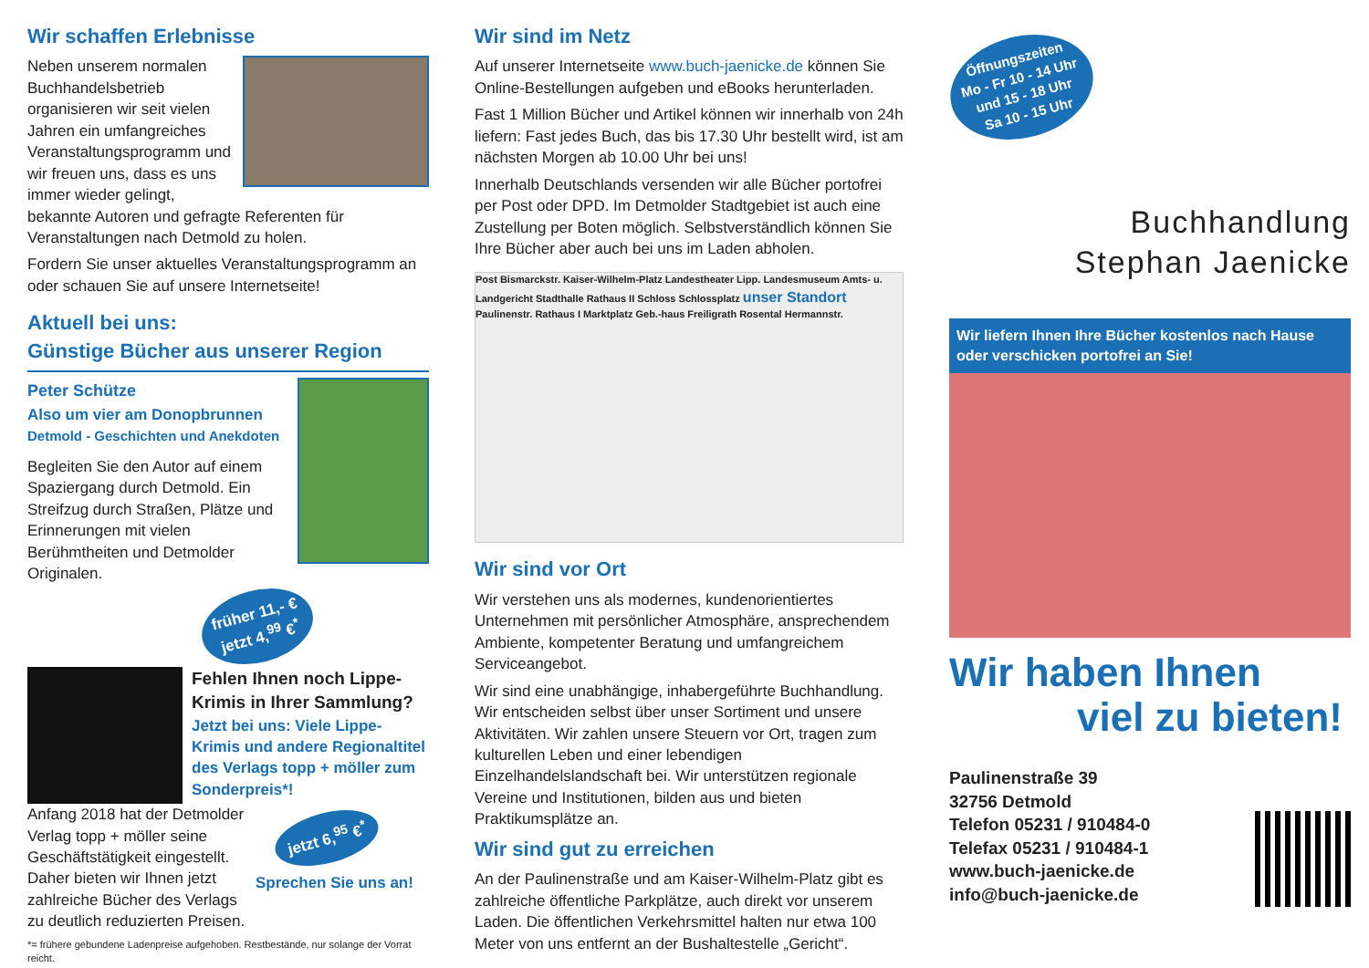Wir schaffen Erlebnisse
Neben unserem normalen Buchhandelsbetrieb organisieren wir seit vielen Jahren ein umfangreiches Veranstaltungsprogramm und wir freuen uns, dass es uns immer wieder gelingt, bekannte Autoren und gefragte Referenten für Veranstaltungen nach Detmold zu holen.
Fordern Sie unser aktuelles Veranstaltungsprogramm an oder schauen Sie auf unsere Internetseite!
Aktuell bei uns:
Günstige Bücher aus unserer Region
Peter Schütze
Also um vier am Donopbrunnen
Detmold - Geschichten und Anekdoten
Begleiten Sie den Autor auf einem Spaziergang durch Detmold. Ein Streifzug durch Straßen, Plätze und Erinnerungen mit vielen Berühmtheiten und Detmolder Originalen.
früher 11,- €
jetzt 4,<sup>99</sup> €<sup>*</sup>
Fehlen Ihnen noch Lippe-Krimis in Ihrer Sammlung?
Jetzt bei uns: Viele Lippe-Krimis und andere Regionaltitel des Verlags topp + möller zum Sonderpreis*!
Anfang 2018 hat der Detmolder Verlag topp + möller seine Geschäftstätigkeit eingestellt. Daher bieten wir Ihnen jetzt zahlreiche Bücher des Verlags zu deutlich reduzierten Preisen.
jetzt 6,<sup>95</sup> €<sup>*</sup>
Sprechen Sie uns an!
*= frühere gebundene Ladenpreise aufgehoben. Restbestände, nur solange der Vorrat reicht.
Wir sind im Netz
Auf unserer Internetseite www.buch-jaenicke.de können Sie Online-Bestellungen aufgeben und eBooks herunterladen.
Fast 1 Million Bücher und Artikel können wir innerhalb von 24h liefern: Fast jedes Buch, das bis 17.30 Uhr bestellt wird, ist am nächsten Morgen ab 10.00 Uhr bei uns!
Innerhalb Deutschlands versenden wir alle Bücher portofrei per Post oder DPD. Im Detmolder Stadtgebiet ist auch eine Zustellung per Boten möglich. Selbstverständlich können Sie Ihre Bücher aber auch bei uns im Laden abholen.
Post Bismarckstr. Kaiser-Wilhelm-Platz Landestheater Lipp. Landesmuseum Amts- u. Landgericht Stadthalle Rathaus II Schloss Schlossplatz unser Standort Paulinenstr. Rathaus I Marktplatz Geb.-haus Freiligrath Rosental Hermannstr.
Wir sind vor Ort
Wir verstehen uns als modernes, kundenorientiertes Unternehmen mit persönlicher Atmosphäre, ansprechendem Ambiente, kompetenter Beratung und umfangreichem Serviceangebot.
Wir sind eine unabhängige, inhabergeführte Buchhandlung. Wir entscheiden selbst über unser Sortiment und unsere Aktivitäten. Wir zahlen unsere Steuern vor Ort, tragen zum kulturellen Leben und einer lebendigen Einzelhandelslandschaft bei. Wir unterstützen regionale Vereine und Institutionen, bilden aus und bieten Praktikumsplätze an.
Wir sind gut zu erreichen
An der Paulinenstraße und am Kaiser-Wilhelm-Platz gibt es zahlreiche öffentliche Parkplätze, auch direkt vor unserem Laden. Die öffentlichen Verkehrsmittel halten nur etwa 100 Meter von uns entfernt an der Bushaltestelle „Gericht“.
Öffnungszeiten
Mo - Fr 10 - 14 Uhr
und 15 - 18 Uhr
Sa 10 - 15 Uhr
Buchhandlung
Stephan Jaenicke
Wir liefern Ihnen Ihre Bücher kostenlos nach Hause oder verschicken portofrei an Sie!
Wir haben Ihnen
viel zu bieten!
Paulinenstraße 39
32756 Detmold
Telefon 05231 / 910484-0
Telefax 05231 / 910484-1
www.buch-jaenicke.de
info@buch-jaenicke.de